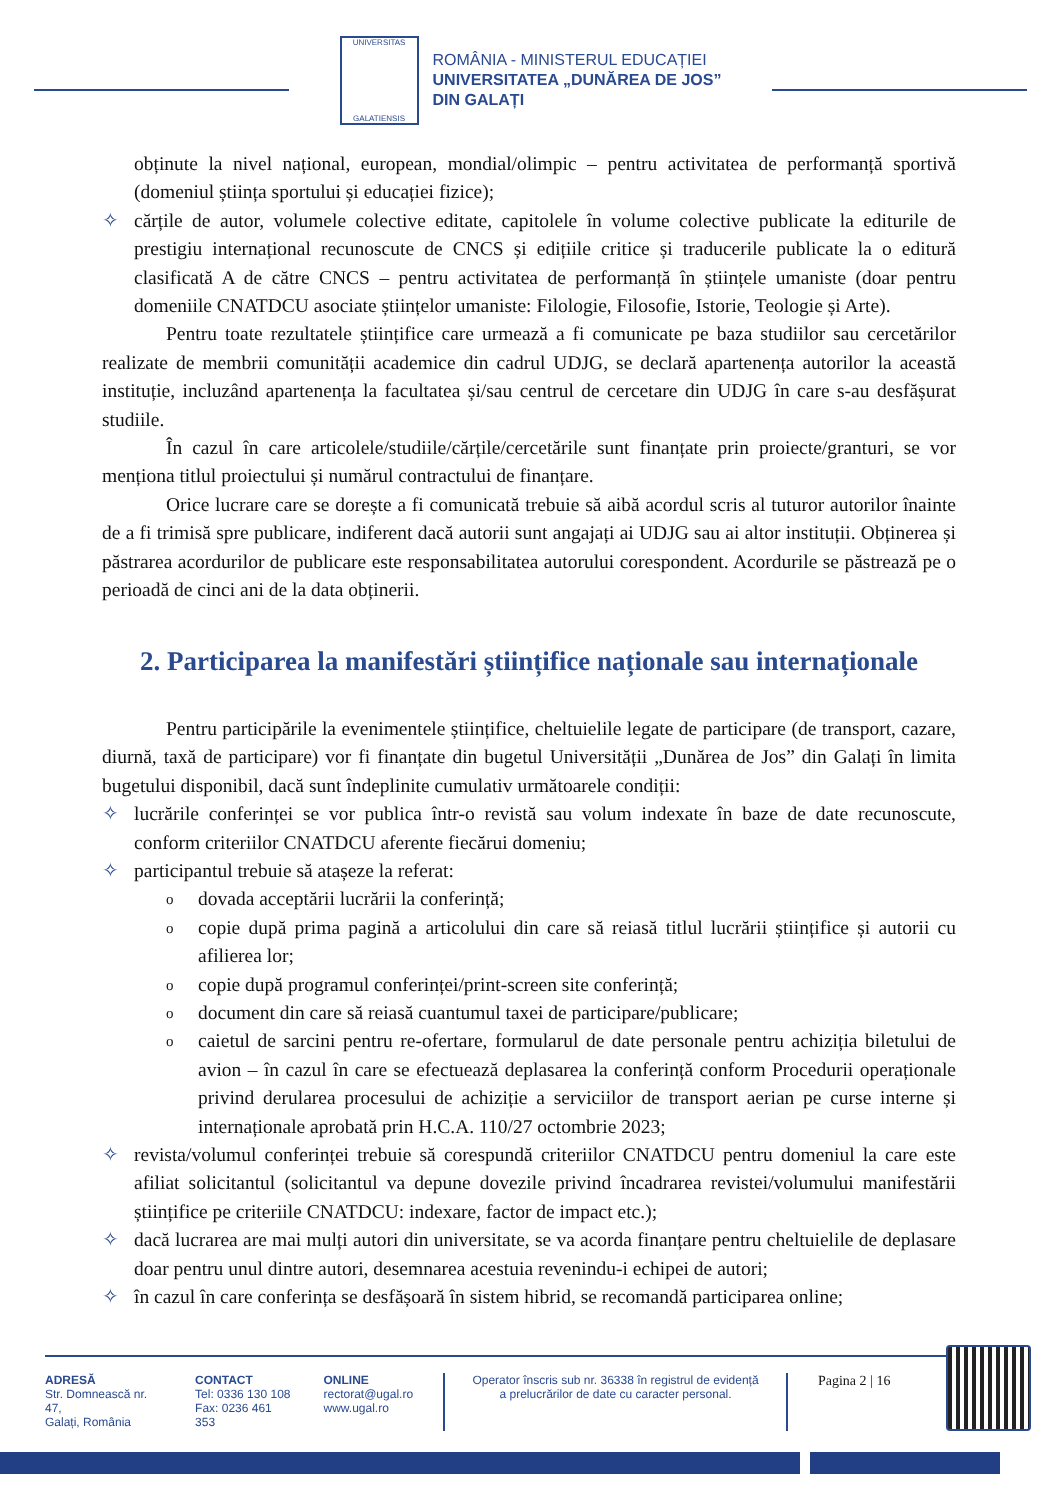UNIVERSITAS
GALATIENSIS
ROMÂNIA - MINISTERUL EDUCAȚIEI
UNIVERSITATEA „DUNĂREA DE JOS”
DIN GALAȚI
obținute la nivel național, european, mondial/olimpic – pentru activitatea de performanță sportivă (domeniul știința sportului și educației fizice);
✧ cărțile de autor, volumele colective editate, capitolele în volume colective publicate la editurile de prestigiu internațional recunoscute de CNCS și edițiile critice și traducerile publicate la o editură clasificată A de către CNCS – pentru activitatea de performanță în științele umaniste (doar pentru domeniile CNATDCU asociate științelor umaniste: Filologie, Filosofie, Istorie, Teologie și Arte).
Pentru toate rezultatele științifice care urmează a fi comunicate pe baza studiilor sau cercetărilor realizate de membrii comunității academice din cadrul UDJG, se declară apartenența autorilor la această instituție, incluzând apartenența la facultatea și/sau centrul de cercetare din UDJG în care s-au desfășurat studiile.
În cazul în care articolele/studiile/cărțile/cercetările sunt finanțate prin proiecte/granturi, se vor menționa titlul proiectului și numărul contractului de finanțare.
Orice lucrare care se dorește a fi comunicată trebuie să aibă acordul scris al tuturor autorilor înainte de a fi trimisă spre publicare, indiferent dacă autorii sunt angajați ai UDJG sau ai altor instituții. Obținerea și păstrarea acordurilor de publicare este responsabilitatea autorului corespondent. Acordurile se păstrează pe o perioadă de cinci ani de la data obținerii.
2. Participarea la manifestări științifice naționale sau internaționale
Pentru participările la evenimentele științifice, cheltuielile legate de participare (de transport, cazare, diurnă, taxă de participare) vor fi finanțate din bugetul Universității „Dunărea de Jos” din Galați în limita bugetului disponibil, dacă sunt îndeplinite cumulativ următoarele condiții:
✧ lucrările conferinței se vor publica într-o revistă sau volum indexate în baze de date recunoscute, conform criteriilor CNATDCU aferente fiecărui domeniu;
✧ participantul trebuie să atașeze la referat:
o
dovada acceptării lucrării la conferință;
o
copie după prima pagină a articolului din care să reiasă titlul lucrării științifice și autorii cu afilierea lor;
o
copie după programul conferinței/print-screen site conferință;
o
document din care să reiasă cuantumul taxei de participare/publicare;
o
caietul de sarcini pentru re-ofertare, formularul de date personale pentru achiziția biletului de avion – în cazul în care se efectuează deplasarea la conferință conform Procedurii operaționale privind derularea procesului de achiziție a serviciilor de transport aerian pe curse interne și internaționale aprobată prin H.C.A. 110/27 octombrie 2023;
✧ revista/volumul conferinței trebuie să corespundă criteriilor CNATDCU pentru domeniul la care este afiliat solicitantul (solicitantul va depune dovezile privind încadrarea revistei/volumului manifestării științifice pe criteriile CNATDCU: indexare, factor de impact etc.);
✧ dacă lucrarea are mai mulți autori din universitate, se va acorda finanțare pentru cheltuielile de deplasare doar pentru unul dintre autori, desemnarea acestuia revenindu-i echipei de autori;
✧ în cazul în care conferința se desfășoară în sistem hibrid, se recomandă participarea online;
ADRESĂ
Str. Domnească nr. 47,
Galați, România
CONTACT
Tel: 0336 130 108
Fax: 0236 461 353
ONLINE
rectorat@ugal.ro
www.ugal.ro
Operator înscris sub nr. 36338 în registrul de evidență
a prelucrărilor de date cu caracter personal.
Pagina 2 | 16